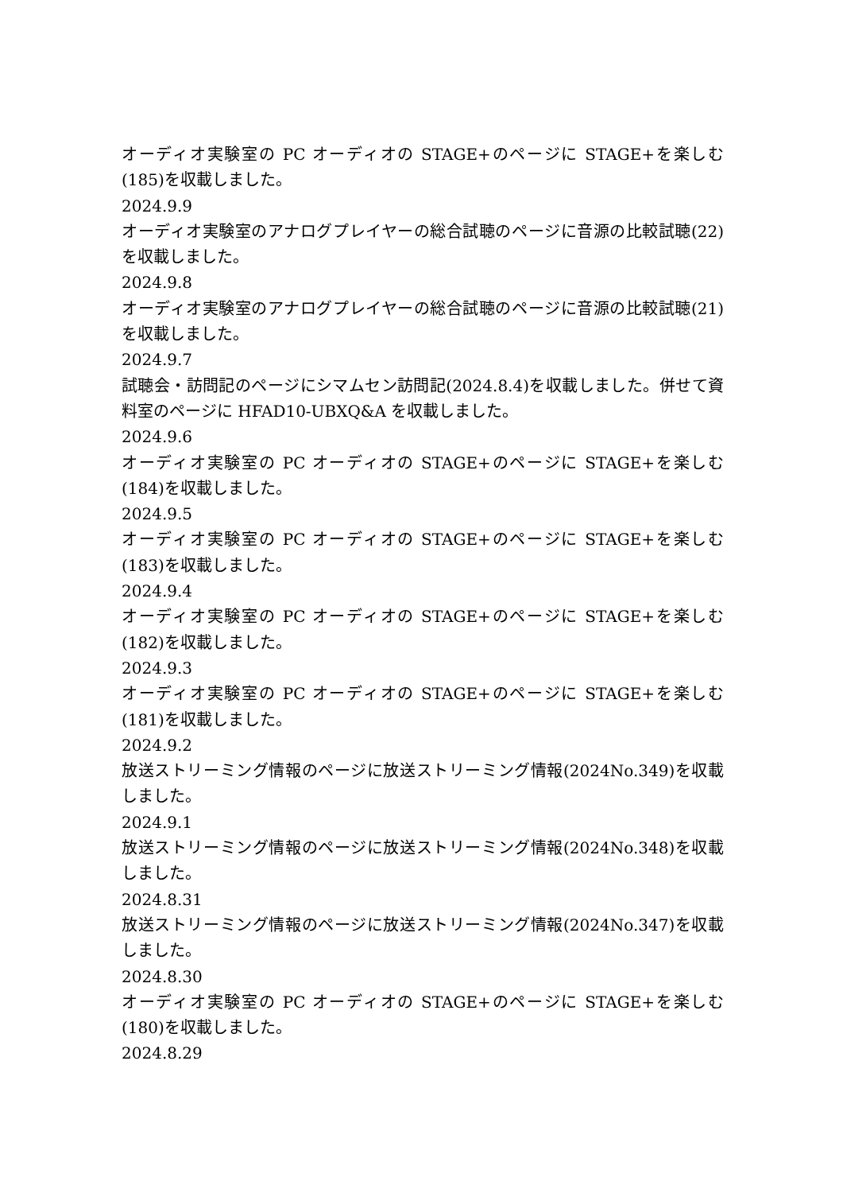オーディオ実験室の PC オーディオの STAGE+のページに STAGE+を楽しむ(185)を収載しました。
2024.9.9
オーディオ実験室のアナログプレイヤーの総合試聴のページに音源の比較試聴(22)を収載しました。
2024.9.8
オーディオ実験室のアナログプレイヤーの総合試聴のページに音源の比較試聴(21)を収載しました。
2024.9.7
試聴会・訪問記のページにシマムセン訪問記(2024.8.4)を収載しました。併せて資料室のページに HFAD10-UBXQ&A を収載しました。
2024.9.6
オーディオ実験室の PC オーディオの STAGE+のページに STAGE+を楽しむ(184)を収載しました。
2024.9.5
オーディオ実験室の PC オーディオの STAGE+のページに STAGE+を楽しむ(183)を収載しました。
2024.9.4
オーディオ実験室の PC オーディオの STAGE+のページに STAGE+を楽しむ(182)を収載しました。
2024.9.3
オーディオ実験室の PC オーディオの STAGE+のページに STAGE+を楽しむ(181)を収載しました。
2024.9.2
放送ストリーミング情報のページに放送ストリーミング情報(2024No.349)を収載しました。
2024.9.1
放送ストリーミング情報のページに放送ストリーミング情報(2024No.348)を収載しました。
2024.8.31
放送ストリーミング情報のページに放送ストリーミング情報(2024No.347)を収載しました。
2024.8.30
オーディオ実験室の PC オーディオの STAGE+のページに STAGE+を楽しむ(180)を収載しました。
2024.8.29